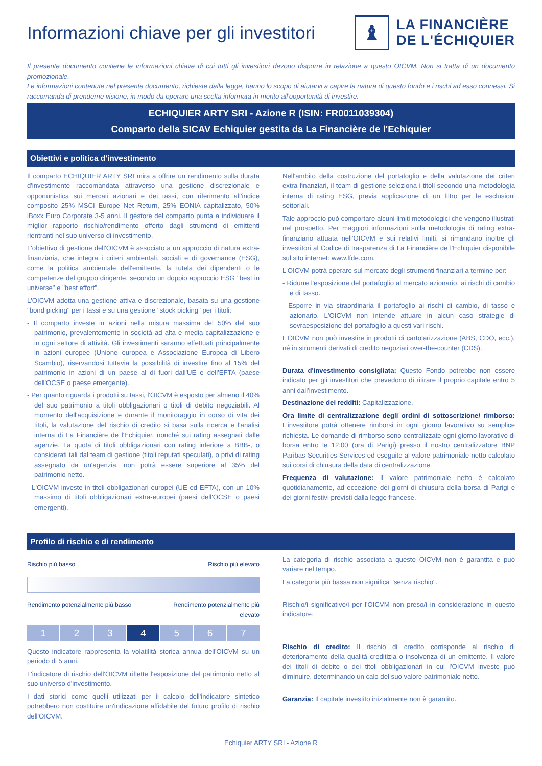Informazioni chiave per gli investitori
♝
LA FINANCIÈRE
DE L'ÉCHIQUIER
Il presente documento contiene le informazioni chiave di cui tutti gli investitori devono disporre in relazione a questo OICVM. Non si tratta di un documento promozionale.
Le informazioni contenute nel presente documento, richieste dalla legge, hanno lo scopo di aiutarvi a capire la natura di questo fondo e i rischi ad esso connessi. Si raccomanda di prenderne visione, in modo da operare una scelta informata in merito all'opportunità di investire.
ECHIQUIER ARTY SRI - Azione R (ISIN: FR0011039304)
Comparto della SICAV Echiquier gestita da La Financière de l'Echiquier
Obiettivi e politica d'investimento
Il comparto ECHIQUIER ARTY SRI mira a offrire un rendimento sulla durata d'investimento raccomandata attraverso una gestione discrezionale e opportunistica sui mercati azionari e dei tassi, con riferimento all'indice composito 25% MSCI Europe Net Return, 25% EONIA capitalizzato, 50% iBoxx Euro Corporate 3-5 anni. Il gestore del comparto punta a individuare il miglior rapporto rischio/rendimento offerto dagli strumenti di emittenti rientranti nel suo universo di investimento.
L'obiettivo di gestione dell'OICVM è associato a un approccio di natura extra-finanziaria, che integra i criteri ambientali, sociali e di governance (ESG), come la politica ambientale dell'emittente, la tutela dei dipendenti o le competenze del gruppo dirigente, secondo un doppio approccio ESG "best in universe" e "best effort".
L'OICVM adotta una gestione attiva e discrezionale, basata su una gestione "bond picking" per i tassi e su una gestione "stock picking" per i titoli:
- Il comparto investe in azioni nella misura massima del 50% del suo patrimonio, prevalentemente in società ad alta e media capitalizzazione e in ogni settore di attività. Gli investimenti saranno effettuati principalmente in azioni europee (Unione europea e Associazione Europea di Libero Scambio), riservandosi tuttavia la possibilità di investire fino al 15% del patrimonio in azioni di un paese al di fuori dall'UE e dell'EFTA (paese dell'OCSE o paese emergente).
- Per quanto riguarda i prodotti su tassi, l'OICVM è esposto per almeno il 40% del suo patrimonio a titoli obbligazionari o titoli di debito negoziabili. Al momento dell'acquisizione e durante il monitoraggio in corso di vita dei titoli, la valutazione del rischio di credito si basa sulla ricerca e l'analisi interna di La Financière de l'Echiquier, nonché sui rating assegnati dalle agenzie. La quota di titoli obbligazionari con rating inferiore a BBB-, o considerati tali dal team di gestione (titoli reputati speculati), o privi di rating assegnato da un'agenzia, non potrà essere superiore al 35% del patrimonio netto.
- L'OICVM investe in titoli obbligazionari europei (UE ed EFTA), con un 10% massimo di titoli obbligazionari extra-europei (paesi dell'OCSE o paesi emergenti).
Nell'ambito della costruzione del portafoglio e della valutazione dei criteri extra-finanziari, il team di gestione seleziona i titoli secondo una metodologia interna di rating ESG, previa applicazione di un filtro per le esclusioni settoriali.
Tale approccio può comportare alcuni limiti metodologici che vengono illustrati nel prospetto. Per maggiori informazioni sulla metodologia di rating extra-finanziario attuata nell'OICVM e sui relativi limiti, si rimandano inoltre gli investitori al Codice di trasparenza di La Financière de l'Echiquier disponibile sul sito internet: www.lfde.com.
L'OICVM potrà operare sul mercato degli strumenti finanziari a termine per:
- Ridurre l'esposizione del portafoglio al mercato azionario, ai rischi di cambio e di tasso.
- Esporre in via straordinaria il portafoglio ai rischi di cambio, di tasso e azionario. L'OICVM non intende attuare in alcun caso strategie di sovraesposizione del portafoglio a questi vari rischi.
L'OICVM non può investire in prodotti di cartolarizzazione (ABS, CDO, ecc.), né in strumenti derivati di credito negoziati over-the-counter (CDS).
Durata d'investimento consigliata: Questo Fondo potrebbe non essere indicato per gli investitori che prevedono di ritirare il proprio capitale entro 5 anni dall'investimento.
Destinazione dei redditi: Capitalizzazione.
Ora limite di centralizzazione degli ordini di sottoscrizione/ rimborso: L'investitore potrà ottenere rimborsi in ogni giorno lavorativo su semplice richiesta. Le domande di rimborso sono centralizzate ogni giorno lavorativo di borsa entro le 12:00 (ora di Parigi) presso il nostro centralizzatore BNP Paribas Securities Services ed eseguite al valore patrimoniale netto calcolato sui corsi di chiusura della data di centralizzazione.
Frequenza di valutazione: Il valore patrimoniale netto è calcolato quotidianamente, ad eccezione dei giorni di chiusura della borsa di Parigi e dei giorni festivi previsti dalla legge francese.
Profilo di rischio e di rendimento
Rischio più basso Rischio più elevato
Rendimento potenzialmente più basso Rendimento potenzialmente più
elevato
1 2 3 4 5 6 7
Questo indicatore rappresenta la volatilità storica annua dell'OICVM su un periodo di 5 anni.
L'indicatore di rischio dell'OICVM riflette l'esposizione del patrimonio netto al suo universo d'investimento.
I dati storici come quelli utilizzati per il calcolo dell'indicatore sintetico potrebbero non costituire un'indicazione affidabile del futuro profilo di rischio dell'OICVM.
La categoria di rischio associata a questo OICVM non è garantita e può variare nel tempo.
La categoria più bassa non significa "senza rischio".
Rischio/i significativo/i per l'OICVM non preso/i in considerazione in questo indicatore:
Rischio di credito: Il rischio di credito corrisponde al rischio di deterioramento della qualità creditizia o insolvenza di un emittente. Il valore dei titoli di debito o dei titoli obbligazionari in cui l'OICVM investe può diminuire, determinando un calo del suo valore patrimoniale netto.
Garanzia: Il capitale investito inizialmente non è garantito.
Echiquier ARTY SRI - Azione R